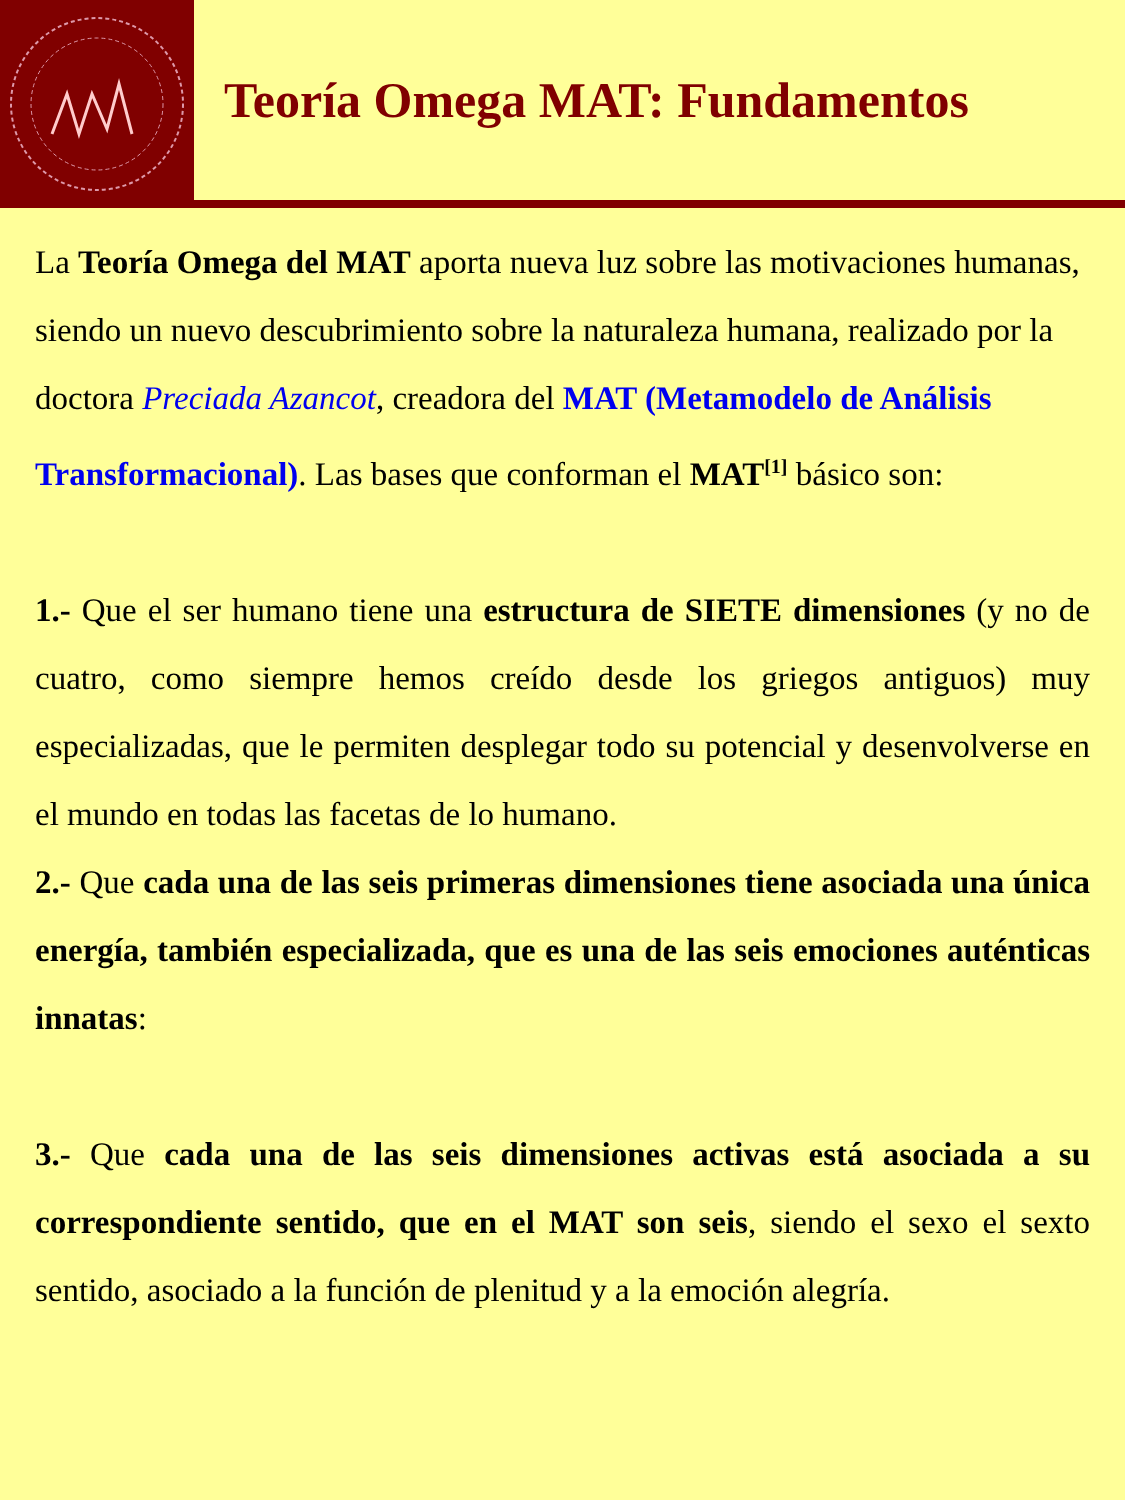Teoría Omega MAT: Fundamentos
La Teoría Omega del MAT aporta nueva luz sobre las motivaciones humanas, siendo un nuevo descubrimiento sobre la naturaleza humana, realizado por la doctora Preciada Azancot, creadora del MAT (Metamodelo de Análisis Transformacional). Las bases que conforman el MAT<sup>[1]</sup> básico son:
1.- Que el ser humano tiene una estructura de SIETE dimensiones (y no de cuatro, como siempre hemos creído desde los griegos antiguos) muy especializadas, que le permiten desplegar todo su potencial y desenvolverse en el mundo en todas las facetas de lo humano.
2.- Que cada una de las seis primeras dimensiones tiene asociada una única energía, también especializada, que es una de las seis emociones auténticas innatas:
3.- Que cada una de las seis dimensiones activas está asociada a su correspondiente sentido, que en el MAT son seis, siendo el sexo el sexto sentido, asociado a la función de plenitud y a la emoción alegría.